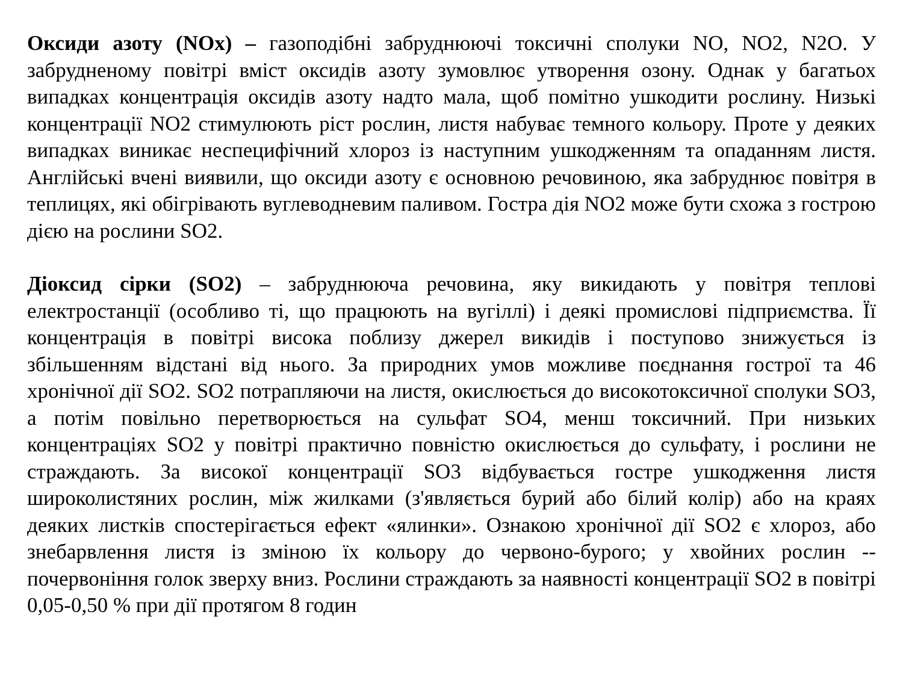Оксиди азоту (NOx) – газоподібні забруднюючі токсичні сполуки NO, NO2, N2O. У забрудненому повітрі вміст оксидів азоту зумовлює утворення озону. Однак у багатьох випадках концентрація оксидів азоту надто мала, щоб помітно ушкодити рослину. Низькі концентрації NO2 стимулюють ріст рослин, листя набуває темного кольору. Проте у деяких випадках виникає неспецифічний хлороз із наступним ушкодженням та опаданням листя. Англійські вчені виявили, що оксиди азоту є основною речовиною, яка забруднює повітря в теплицях, які обігрівають вуглеводневим паливом. Гостра дія NO2 може бути схожа з гострою дією на рослини SO2.
Діоксид сірки (SO2) – забруднююча речовина, яку викидають у повітря теплові електростанції (особливо ті, що працюють на вугіллі) і деякі промислові підприємства. Її концентрація в повітрі висока поблизу джерел викидів і поступово знижується із збільшенням відстані від нього. За природних умов можливе поєднання гострої та 46 хронічної дії SO2. SO2 потрапляючи на листя, окислюється до високотоксичної сполуки SO3, а потім повільно перетворюється на сульфат SO4, менш токсичний. При низьких концентраціях SO2 у повітрі практично повністю окислюється до сульфату, і рослини не страждають. За високої концентрації SO3 відбувається гостре ушкодження листя широколистяних рослин, між жилками (з'являється бурий або білий колір) або на краях деяких листків спостерігається ефект «ялинки». Ознакою хронічної дії SO2 є хлороз, або знебарвлення листя із зміною їх кольору до червоно-бурого; у хвойних рослин -- почервоніння голок зверху вниз. Рослини страждають за наявності концентрації SO2 в повітрі 0,05-0,50 % при дії протягом 8 годин